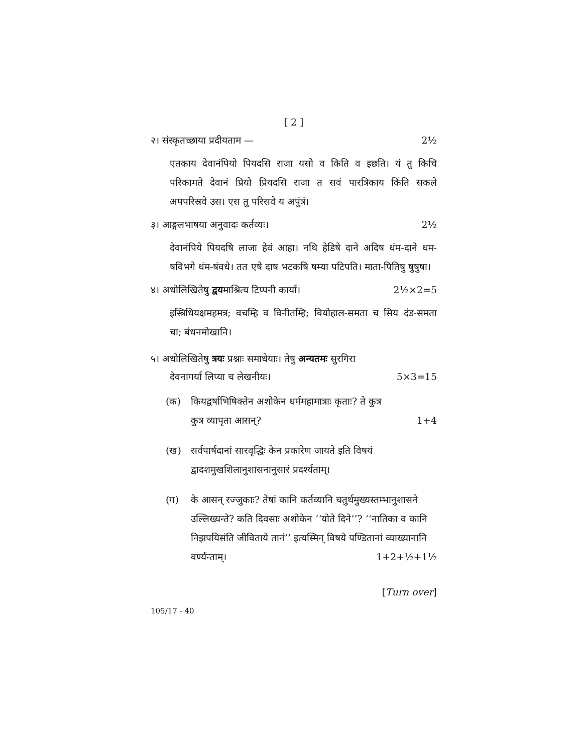[ 2 ]
२। संस्कृतच्छाया प्रदीयताम — 2½
एतकाय देवानंपियो पियदसि राजा यसो व किति व इछति। यं तु किचि परिकामते देवानं प्रियो प्रियदसि राजा त सवं पारत्रिकाय किंति सकले अपपरिस्रवे उस। एस तु परिसवे य अपुंत्रं।
३। आङ्गलभाषया अनुवादः कर्तव्यः। 2½
देवानंपिये पियदषि लाजा हेवं आहा। नथि हेडिषे दाने अदिष धंम-दाने धम-षविभगे धंम-षंवधे। तत एषे दाष भटकषि षम्या पटिपति। माता-पितिषु षुषुषा।
४। अधोलिखितेषु द्वयमाश्रित्य टिप्पनी कार्या। 2½×2=5
इस्त्रिधियक्षमहमत्र; वचम्हि व विनीतम्हि; वियोहाल-समता च सिय दंड-समता चा; बंधनमोखानि।
५। अधोलिखितेषु त्रयः प्रश्नाः समाधेयाः। तेषु अन्यतमः सुरगिरा
देवनागर्या लिप्या च लेखनीयः। 5×3=15
(क) कियद्वर्षाभिषिक्तेन अशोकेन धर्ममहामात्राः कृताः? ते कुत्र
कुत्र व्यापृता आसन्? 1+4
(ख) सर्वपार्षदानां सारवृद्धिः केन प्रकारेण जायते इति विषयं द्वादशमुखशिलानुशासनानुसारं प्रदर्श्यताम्।
(ग) के आसन् रज्जुकाः? तेषां कानि कर्तव्यानि चतुर्थमुख्यस्तम्भानुशासने उल्लिख्यन्ते? कति दिवसाः अशोकेन ‘‘योते दिने’’? ‘‘नातिका व कानि निझपयिसंति जीविताये तानं’’ इत्यस्मिन् विषये पण्डितानां व्याख्यानानि
वर्ण्यन्ताम्। 1+2+½+1½
[Turn over]
105/17 - 40